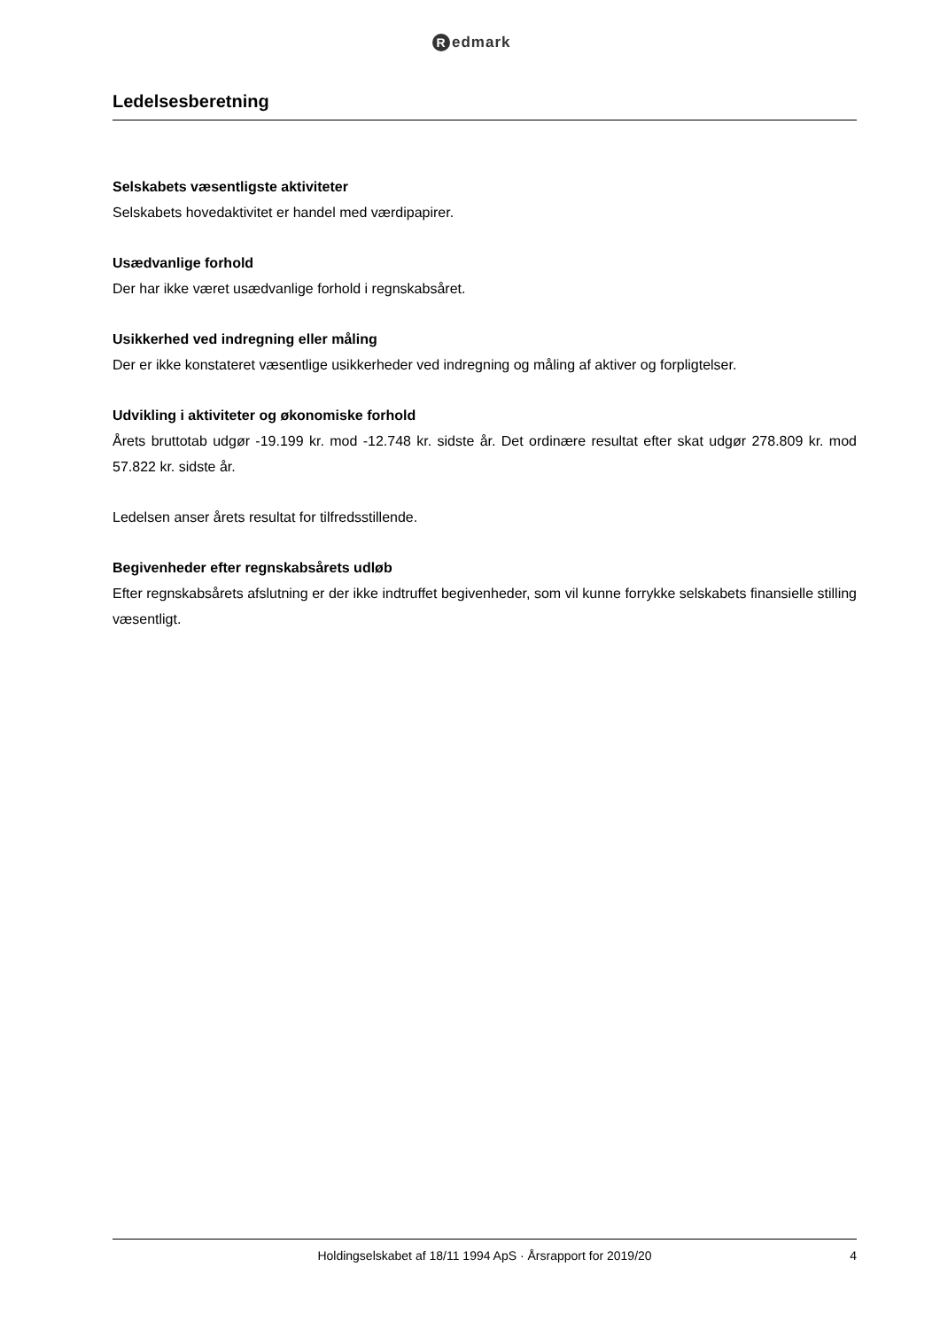Redmark
Ledelsesberetning
Selskabets væsentligste aktiviteter
Selskabets hovedaktivitet er handel med værdipapirer.
Usædvanlige forhold
Der har ikke været usædvanlige forhold i regnskabsåret.
Usikkerhed ved indregning eller måling
Der er ikke konstateret væsentlige usikkerheder ved indregning og måling af aktiver og forpligtelser.
Udvikling i aktiviteter og økonomiske forhold
Årets bruttotab udgør -19.199 kr. mod -12.748 kr. sidste år. Det ordinære resultat efter skat udgør 278.809 kr. mod 57.822 kr. sidste år.
Ledelsen anser årets resultat for tilfredsstillende.
Begivenheder efter regnskabsårets udløb
Efter regnskabsårets afslutning er der ikke indtruffet begivenheder, som vil kunne forrykke selskabets finansielle stilling væsentligt.
Holdingselskabet af 18/11 1994 ApS · Årsrapport for 2019/20
4